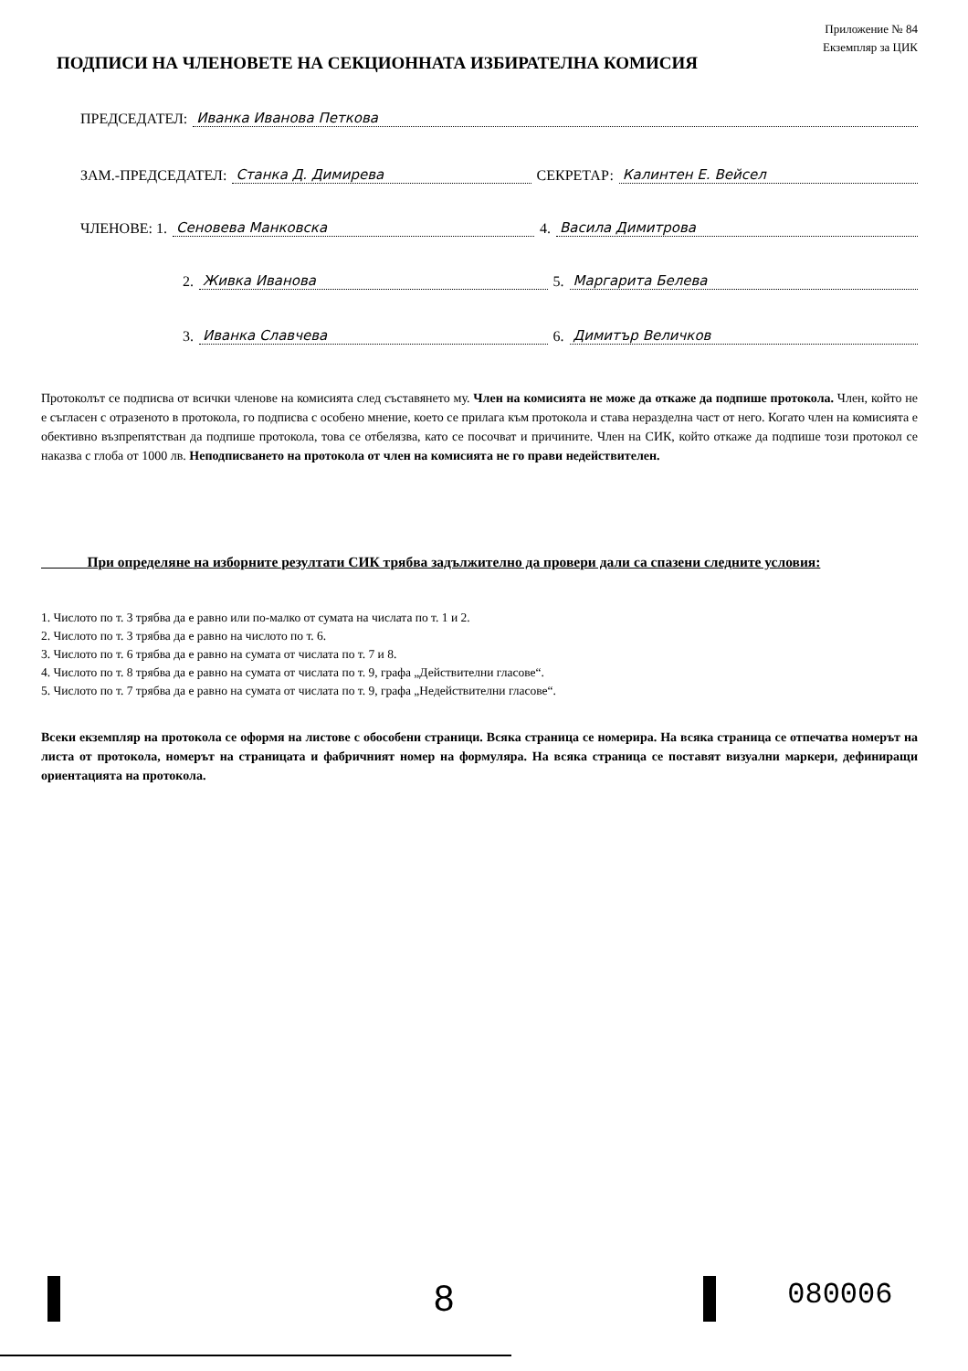Приложение № 84
Екземпляр за ЦИК
ПОДПИСИ НА ЧЛЕНОВЕТЕ НА СЕКЦИОННАТА ИЗБИРАТЕЛНА КОМИСИЯ
ПРЕДСЕДАТЕЛ: Иванка Иванова Петкова
ЗАМ.-ПРЕДСЕДАТЕЛ: Станка Д. Димирева СЕКРЕТАР: Калинтен Е. Вейсел
ЧЛЕНОВЕ: 1. Сеновева Манковска 4. Васила Димитрова
2. Живка Иванова 5. Маргарита Белева
3. Иванка Славчева 6. Димитър Величков
Протоколът се подписва от всички членове на комисията след съставянето му. Член на комисията не може да откаже да подпише протокола. Член, който не е съгласен с отразеното в протокола, го подписва с особено мнение, което се прилага към протокола и става неразделна част от него. Когато член на комисията е обективно възпрепятстван да подпише протокола, това се отбелязва, като се посочват и причините. Член на СИК, който откаже да подпише този протокол се наказва с глоба от 1000 лв. Неподписването на протокола от член на комисията не го прави недействителен.
При определяне на изборните резултати СИК трябва задължително да провери дали са спазени следните условия:
1. Числото по т. 3 трябва да е равно или по-малко от сумата на числата по т. 1 и 2.
2. Числото по т. 3 трябва да е равно на числото по т. 6.
3. Числото по т. 6 трябва да е равно на сумата от числата по т. 7 и 8.
4. Числото по т. 8 трябва да е равно на сумата от числата по т. 9, графа „Действителни гласове“.
5. Числото по т. 7 трябва да е равно на сумата от числата по т. 9, графа „Недействителни гласове“.
Всеки екземпляр на протокола се оформя на листове с обособени страници. Всяка страница се номерира. На всяка страница се отпечатва номерът на листа от протокола, номерът на страницата и фабричният номер на формуляра. На всяка страница се поставят визуални маркери, дефиниращи ориентацията на протокола.
8 080006